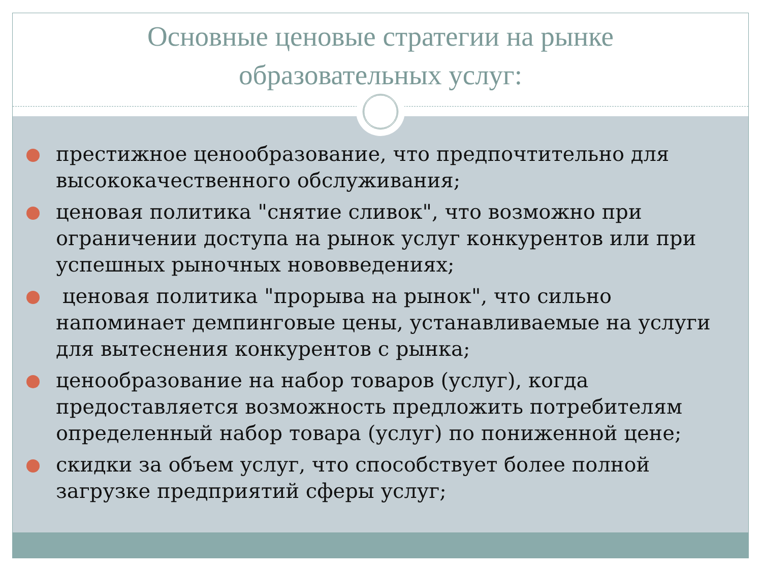Основные ценовые стратегии на рынке
образовательных услуг:
престижное ценообразование, что предпочтительно для высококачественного обслуживания;
ценовая политика "снятие сливок", что возможно при ограничении доступа на рынок услуг конкурентов или при успешных рыночных нововведениях;
ценовая политика "прорыва на рынок", что сильно напоминает демпинговые цены, устанавливаемые на услуги для вытеснения конкурентов с рынка;
ценообразование на набор товаров (услуг), когда предоставляется возможность предложить потребителям определенный набор товара (услуг) по пониженной цене;
скидки за объем услуг, что способствует более полной загрузке предприятий сферы услуг;